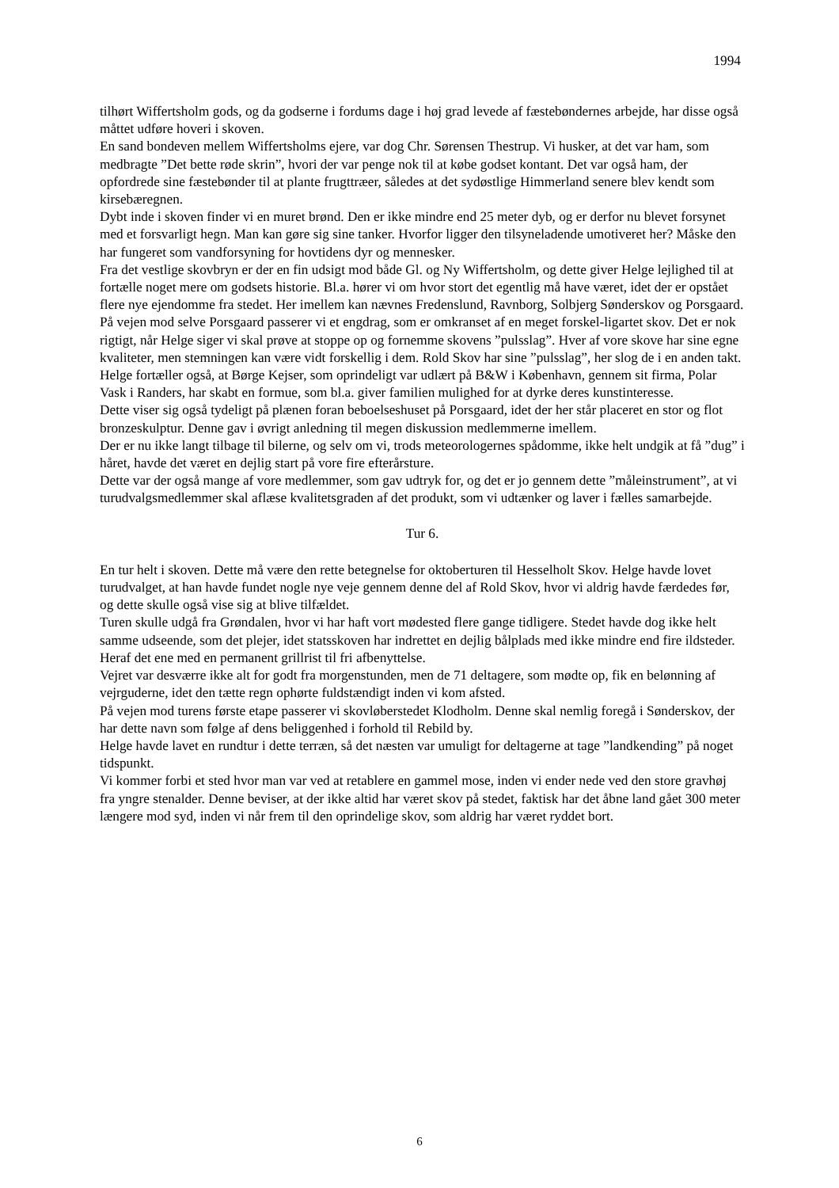1994
tilhørt Wiffertsholm gods, og da godserne i fordums dage i høj grad levede af fæstebøndernes arbejde, har disse også måttet udføre hoveri i skoven.
En sand bondeven mellem Wiffertsholms ejere, var dog Chr. Sørensen Thestrup. Vi husker, at det var ham, som medbragte ”Det bette røde skrin”, hvori der var penge nok til at købe godset kontant. Det var også ham, der opfordrede sine fæstebønder til at plante frugttræer, således at det sydøstlige Himmerland senere blev kendt som kirsebæregnen.
Dybt inde i skoven finder vi en muret brønd. Den er ikke mindre end 25 meter dyb, og er derfor nu blevet forsynet med et forsvarligt hegn. Man kan gøre sig sine tanker. Hvorfor ligger den tilsyneladende umotiveret her? Måske den har fungeret som vandforsyning for hovtidens dyr og mennesker.
Fra det vestlige skovbryn er der en fin udsigt mod både Gl. og Ny Wiffertsholm, og dette giver Helge lejlighed til at fortælle noget mere om godsets historie. Bl.a. hører vi om hvor stort det egentlig må have været, idet der er opstået flere nye ejendomme fra stedet. Her imellem kan nævnes Fredenslund, Ravnborg, Solbjerg Sønderskov og Porsgaard.
På vejen mod selve Porsgaard passerer vi et engdrag, som er omkranset af en meget forskel-ligartet skov. Det er nok rigtigt, når Helge siger vi skal prøve at stoppe op og fornemme skovens ”pulsslag”. Hver af vore skove har sine egne kvaliteter, men stemningen kan være vidt forskellig i dem. Rold Skov har sine ”pulsslag”, her slog de i en anden takt.
Helge fortæller også, at Børge Kejser, som oprindeligt var udlært på B&W i København, gennem sit firma, Polar Vask i Randers, har skabt en formue, som bl.a. giver familien mulighed for at dyrke deres kunstinteresse.
Dette viser sig også tydeligt på plænen foran beboelseshuset på Porsgaard, idet der her står placeret en stor og flot bronzeskulptur. Denne gav i øvrigt anledning til megen diskussion medlemmerne imellem.
Der er nu ikke langt tilbage til bilerne, og selv om vi, trods meteorologernes spådomme, ikke helt undgik at få ”dug” i håret, havde det været en dejlig start på vore fire efterårsture.
Dette var der også mange af vore medlemmer, som gav udtryk for, og det er jo gennem dette ”måleinstrument”, at vi turudvalgsmedlemmer skal aflæse kvalitetsgraden af det produkt, som vi udtænker og laver i fælles samarbejde.
Tur 6.
En tur helt i skoven. Dette må være den rette betegnelse for oktoberturen til Hesselholt Skov. Helge havde lovet turudvalget, at han havde fundet nogle nye veje gennem denne del af Rold Skov, hvor vi aldrig havde færdedes før, og dette skulle også vise sig at blive tilfældet.
Turen skulle udgå fra Grøndalen, hvor vi har haft vort mødested flere gange tidligere. Stedet havde dog ikke helt samme udseende, som det plejer, idet statsskoven har indrettet en dejlig bålplads med ikke mindre end fire ildsteder. Heraf det ene med en permanent grillrist til fri afbenyttelse.
Vejret var desværre ikke alt for godt fra morgenstunden, men de 71 deltagere, som mødte op, fik en belønning af vejrguderne, idet den tætte regn ophørte fuldstændigt inden vi kom afsted.
På vejen mod turens første etape passerer vi skovløberstedet Klodholm. Denne skal nemlig foregå i Sønderskov, der har dette navn som følge af dens beliggenhed i forhold til Rebild by.
Helge havde lavet en rundtur i dette terræn, så det næsten var umuligt for deltagerne at tage ”landkending” på noget tidspunkt.
Vi kommer forbi et sted hvor man var ved at retablere en gammel mose, inden vi ender nede ved den store gravhøj fra yngre stenalder. Denne beviser, at der ikke altid har været skov på stedet, faktisk har det åbne land gået 300 meter længere mod syd, inden vi når frem til den oprindelige skov, som aldrig har været ryddet bort.
6